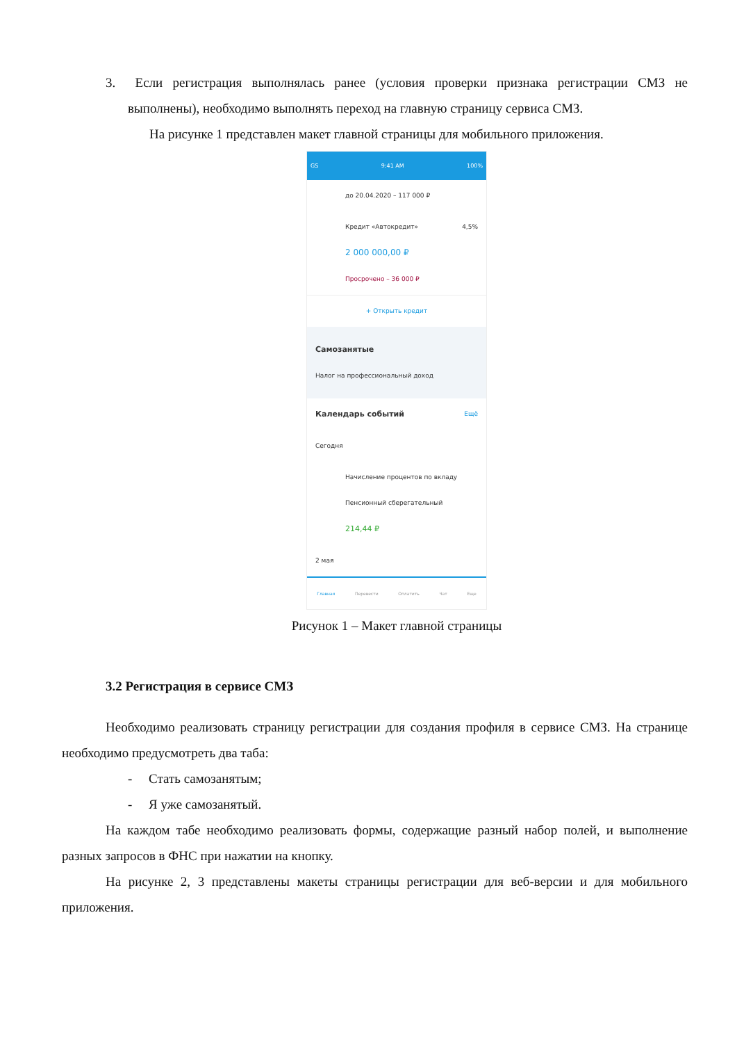3. Если регистрация выполнялась ранее (условия проверки признака регистрации СМЗ не выполнены), необходимо выполнять переход на главную страницу сервиса СМЗ.
На рисунке 1 представлен макет главной страницы для мобильного приложения.
GS 9:41 AM 100%
до 20.04.2020 – 117 000 ₽
Кредит «Автокредит» 4,5%
2 000 000,00 ₽
Просрочено – 36 000 ₽
+ Открыть кредит
Самозанятые
Налог на профессиональный доход
Календарь событий Ещё
Сегодня
Начисление процентов по вкладу
Пенсионный сберегательный
214,44 ₽
2 мая
Главная Перевести Оплатить Чат Еще
Рисунок 1 – Макет главной страницы
3.2 Регистрация в сервисе СМЗ
Необходимо реализовать страницу регистрации для создания профиля в сервисе СМЗ. На странице необходимо предусмотреть два таба:
- Стать самозанятым;
- Я уже самозанятый.
На каждом табе необходимо реализовать формы, содержащие разный набор полей, и выполнение разных запросов в ФНС при нажатии на кнопку.
На рисунке 2, 3 представлены макеты страницы регистрации для веб-версии и для мобильного приложения.